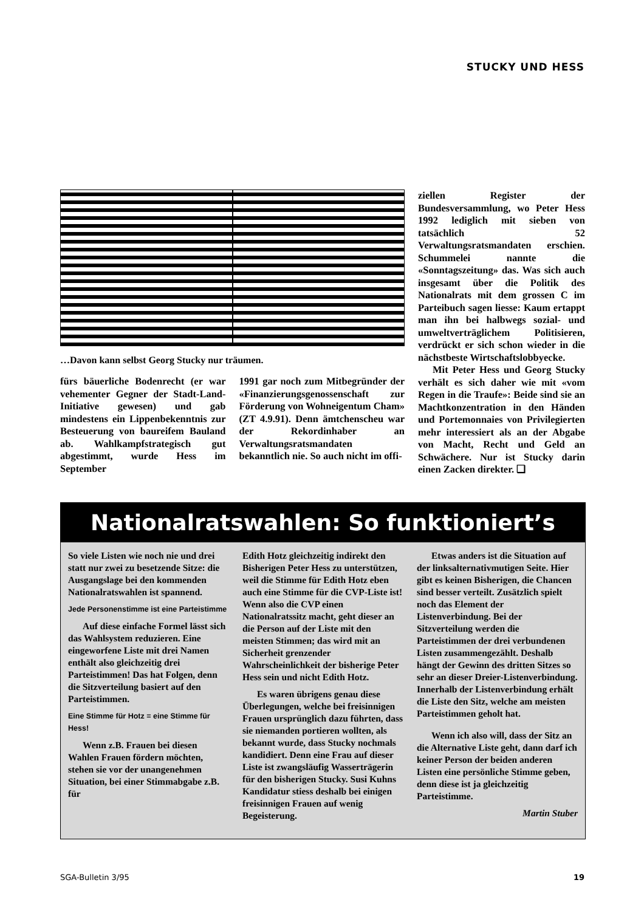STUCKY UND HESS
…Davon kann selbst Georg Stucky nur träumen.
fürs bäuerliche Bodenrecht (er war vehementer Gegner der Stadt-Land-Initiative gewesen) und gab mindestens ein Lippenbekenntnis zur Besteuerung von baureifem Bauland ab. Wahlkampfstrategisch gut abgestimmt, wurde Hess im September
1991 gar noch zum Mitbegründer der «Finanzierungsgenossenschaft zur Förderung von Wohneigentum Cham» (ZT 4.9.91). Denn ämtchenscheu war der Rekordinhaber an Verwaltungsratsmandaten bekanntlich nie. So auch nicht im offi-
ziellen Register der Bundesversammlung, wo Peter Hess 1992 lediglich mit sieben von tatsächlich 52 Verwaltungsratsmandaten erschien. Schummelei nannte die «Sonntagszeitung» das. Was sich auch insgesamt über die Politik des Nationalrats mit dem grossen C im Parteibuch sagen liesse: Kaum ertappt man ihn bei halbwegs sozial- und umweltverträglichem Politisieren, verdrückt er sich schon wieder in die nächstbeste Wirtschaftslobbyecke.
Mit Peter Hess und Georg Stucky verhält es sich daher wie mit «vom Regen in die Traufe»: Beide sind sie an Machtkonzentration in den Händen und Portemonnaies von Privilegierten mehr interessiert als an der Abgabe von Macht, Recht und Geld an Schwächere. Nur ist Stucky darin einen Zacken direkter. ❏
Nationalratswahlen: So funktioniert’s
So viele Listen wie noch nie und drei statt nur zwei zu besetzende Sitze: die Ausgangslage bei den kommenden Nationalratswahlen ist spannend.
Jede Personenstimme ist eine Parteistimme
Auf diese einfache Formel lässt sich das Wahlsystem reduzieren. Eine eingeworfene Liste mit drei Namen enthält also gleichzeitig drei Parteistimmen! Das hat Folgen, denn die Sitzverteilung basiert auf den Parteistimmen.
Eine Stimme für Hotz = eine Stimme für Hess!
Wenn z.B. Frauen bei diesen Wahlen Frauen fördern möchten, stehen sie vor der unangenehmen Situation, bei einer Stimmabgabe z.B. für
Edith Hotz gleichzeitig indirekt den Bisherigen Peter Hess zu unterstützen, weil die Stimme für Edith Hotz eben auch eine Stimme für die CVP-Liste ist! Wenn also die CVP einen Nationalratssitz macht, geht dieser an die Person auf der Liste mit den meisten Stimmen; das wird mit an Sicherheit grenzender Wahrscheinlichkeit der bisherige Peter Hess sein und nicht Edith Hotz.
Es waren übrigens genau diese Überlegungen, welche bei freisinnigen Frauen ursprünglich dazu führten, dass sie niemanden portieren wollten, als bekannt wurde, dass Stucky nochmals kandidiert. Denn eine Frau auf dieser Liste ist zwangsläufig Wasserträgerin für den bisherigen Stucky. Susi Kuhns Kandidatur stiess deshalb bei einigen freisinnigen Frauen auf wenig Begeisterung.
Etwas anders ist die Situation auf der linksalternativmutigen Seite. Hier gibt es keinen Bisherigen, die Chancen sind besser verteilt. Zusätzlich spielt noch das Element der Listenverbindung. Bei der Sitzverteilung werden die Parteistimmen der drei verbundenen Listen zusammengezählt. Deshalb hängt der Gewinn des dritten Sitzes so sehr an dieser Dreier-Listenverbindung. Innerhalb der Listenverbindung erhält die Liste den Sitz, welche am meisten Parteistimmen geholt hat.
Wenn ich also will, dass der Sitz an die Alternative Liste geht, dann darf ich keiner Person der beiden anderen Listen eine persönliche Stimme geben, denn diese ist ja gleichzeitig Parteistimme.
Martin Stuber
SGA-Bulletin 3/95 19